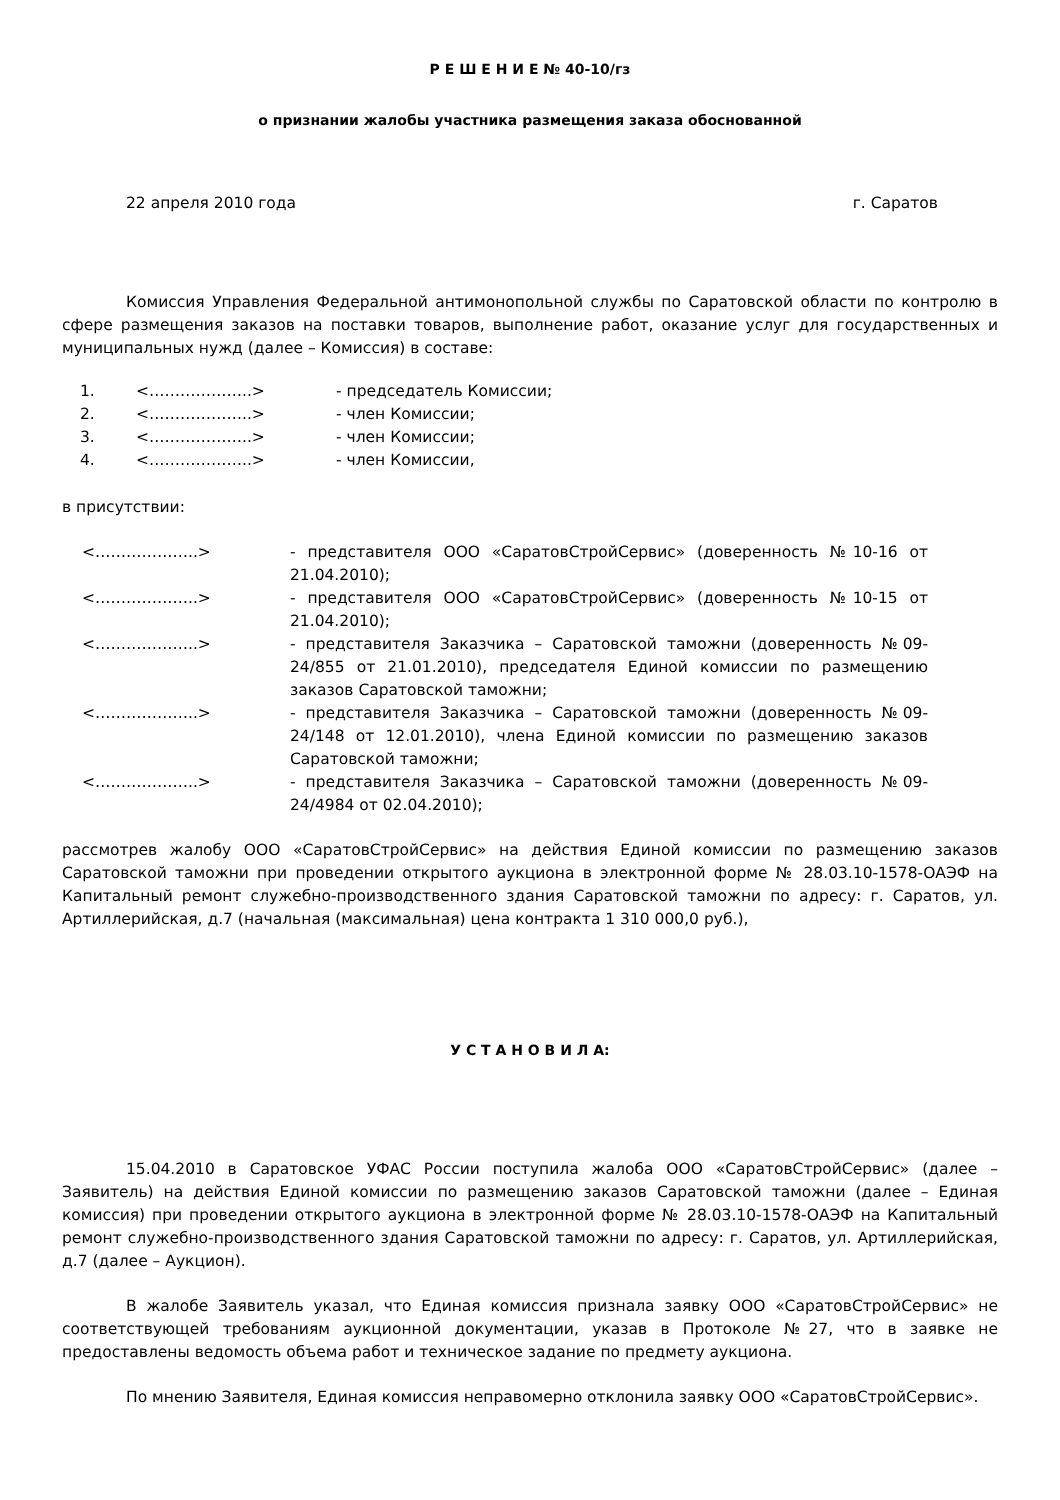Р Е Ш Е Н И Е № 40-10/гз
о признании жалобы участника размещения заказа обоснованной
22 апреля 2010 года г. Саратов
Комиссия Управления Федеральной антимонопольной службы по Саратовской области по контролю в сфере размещения заказов на поставки товаров, выполнение работ, оказание услуг для государственных и муниципальных нужд (далее – Комиссия) в составе:
| 1. | <………………..> | - председатель Комиссии; |
| 2. | <………………..> | - член Комиссии; |
| 3. | <………………..> | - член Комиссии; |
| 4. | <………………..> | - член Комиссии, |
в присутствии:
| <………………..> | - представителя ООО «СаратовСтройСервис» (доверенность №10-16 от 21.04.2010); |
| <………………..> | - представителя ООО «СаратовСтройСервис» (доверенность №10-15 от 21.04.2010); |
| <………………..> | - представителя Заказчика – Саратовской таможни (доверенность №09-24/855 от 21.01.2010), председателя Единой комиссии по размещению заказов Саратовской таможни; |
| <………………..> | - представителя Заказчика – Саратовской таможни (доверенность №09-24/148 от 12.01.2010), члена Единой комиссии по размещению заказов Саратовской таможни; |
| <………………..> | - представителя Заказчика – Саратовской таможни (доверенность №09-24/4984 от 02.04.2010); |
рассмотрев жалобу ООО «СаратовСтройСервис» на действия Единой комиссии по размещению заказов Саратовской таможни при проведении открытого аукциона в электронной форме № 28.03.10-1578-ОАЭФ на Капитальный ремонт служебно-производственного здания Саратовской таможни по адресу: г. Саратов, ул. Артиллерийская, д.7 (начальная (максимальная) цена контракта 1 310 000,0 руб.),
У С Т А Н О В И Л А:
15.04.2010 в Саратовское УФАС России поступила жалоба ООО «СаратовСтройСервис» (далее – Заявитель) на действия Единой комиссии по размещению заказов Саратовской таможни (далее – Единая комиссия) при проведении открытого аукциона в электронной форме № 28.03.10-1578-ОАЭФ на Капитальный ремонт служебно-производственного здания Саратовской таможни по адресу: г. Саратов, ул. Артиллерийская, д.7 (далее – Аукцион).
В жалобе Заявитель указал, что Единая комиссия признала заявку ООО «СаратовСтройСервис» не соответствующей требованиям аукционной документации, указав в Протоколе №27, что в заявке не предоставлены ведомость объема работ и техническое задание по предмету аукциона.
По мнению Заявителя, Единая комиссия неправомерно отклонила заявку ООО «СаратовСтройСервис».